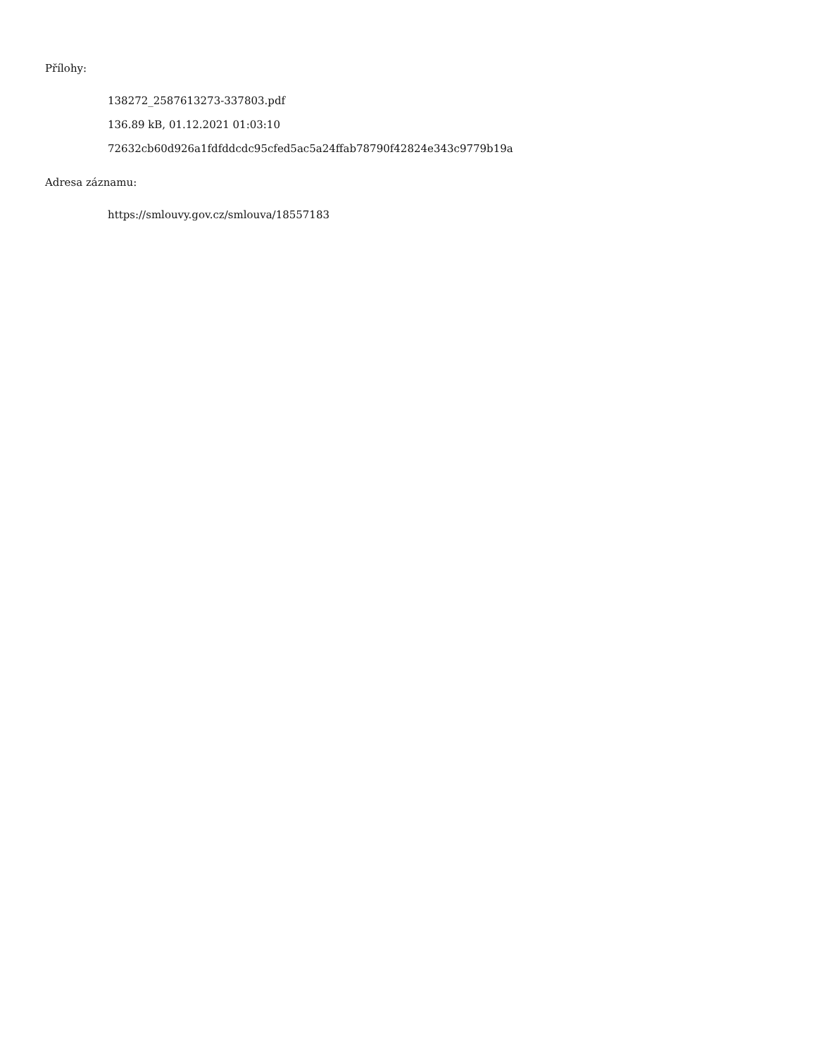Přílohy:
138272_2587613273-337803.pdf
136.89 kB, 01.12.2021 01:03:10
72632cb60d926a1fdfddcdc95cfed5ac5a24ffab78790f42824e343c9779b19a
Adresa záznamu:
https://smlouvy.gov.cz/smlouva/18557183